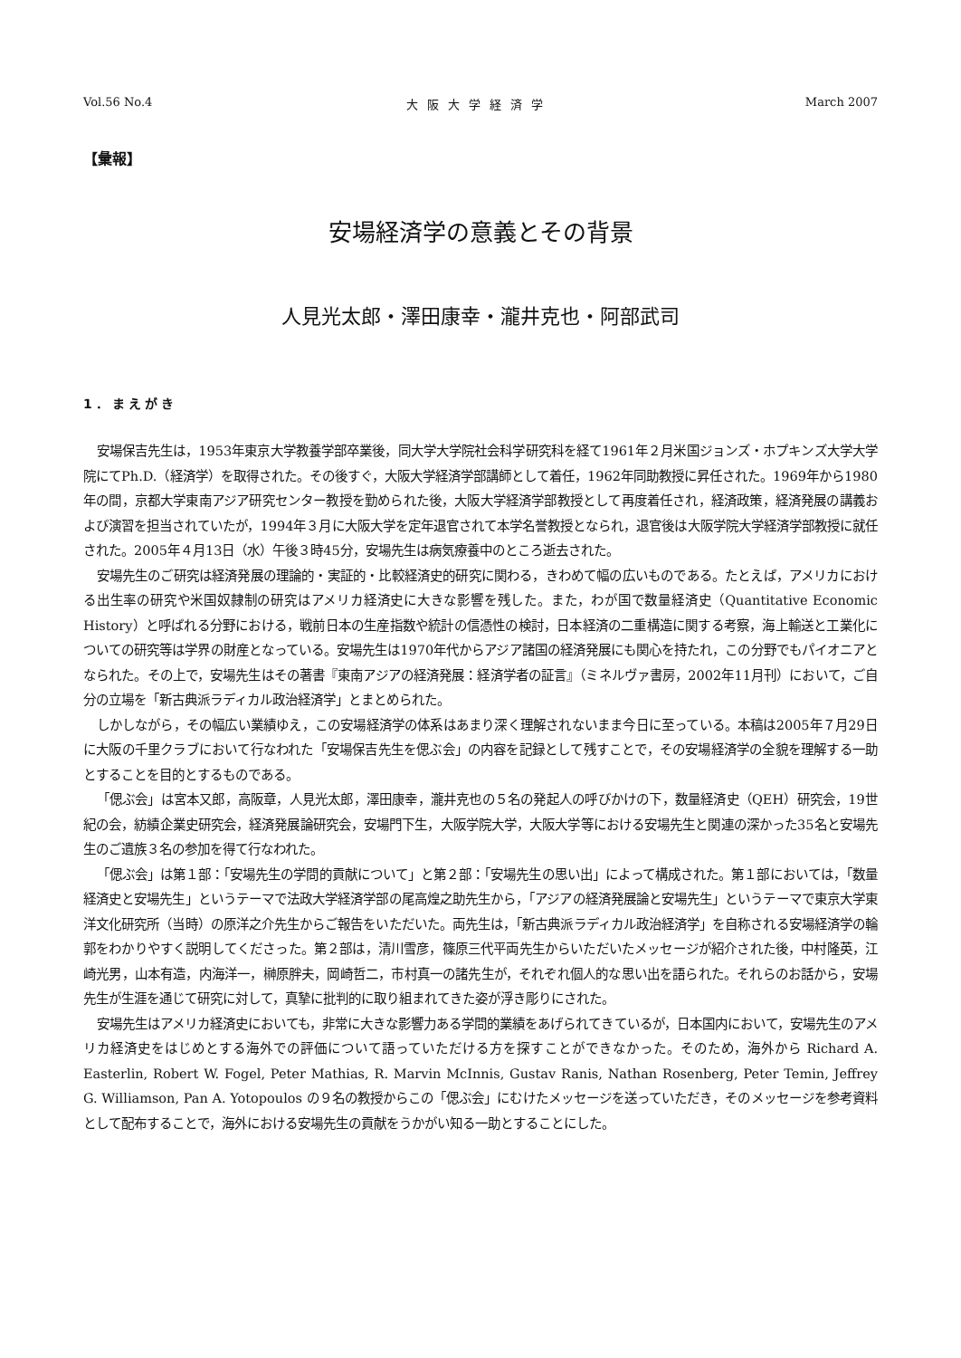Vol.56 No.4 大阪大学経済学 March 2007
【彙報】
安場経済学の意義とその背景
人見光太郎・澤田康幸・瀧井克也・阿部武司
1．まえがき
安場保吉先生は，1953年東京大学教養学部卒業後，同大学大学院社会科学研究科を経て1961年２月米国ジョンズ・ホプキンズ大学大学院にてPh.D.（経済学）を取得された。その後すぐ，大阪大学経済学部講師として着任，1962年同助教授に昇任された。1969年から1980年の間，京都大学東南アジア研究センター教授を勤められた後，大阪大学経済学部教授として再度着任され，経済政策，経済発展の講義および演習を担当されていたが，1994年３月に大阪大学を定年退官されて本学名誉教授となられ，退官後は大阪学院大学経済学部教授に就任された。2005年４月13日（水）午後３時45分，安場先生は病気療養中のところ逝去された。
安場先生のご研究は経済発展の理論的・実証的・比較経済史的研究に関わる，きわめて幅の広いものである。たとえば，アメリカにおける出生率の研究や米国奴隷制の研究はアメリカ経済史に大きな影響を残した。また，わが国で数量経済史（Quantitative Economic History）と呼ばれる分野における，戦前日本の生産指数や統計の信憑性の検討，日本経済の二重構造に関する考察，海上輸送と工業化についての研究等は学界の財産となっている。安場先生は1970年代からアジア諸国の経済発展にも関心を持たれ，この分野でもパイオニアとなられた。その上で，安場先生はその著書『東南アジアの経済発展：経済学者の証言』（ミネルヴァ書房，2002年11月刊）において，ご自分の立場を「新古典派ラディカル政治経済学」とまとめられた。
しかしながら，その幅広い業績ゆえ，この安場経済学の体系はあまり深く理解されないまま今日に至っている。本稿は2005年７月29日に大阪の千里クラブにおいて行なわれた「安場保吉先生を偲ぶ会」の内容を記録として残すことで，その安場経済学の全貌を理解する一助とすることを目的とするものである。
「偲ぶ会」は宮本又郎，高阪章，人見光太郎，澤田康幸，瀧井克也の５名の発起人の呼びかけの下，数量経済史（QEH）研究会，19世紀の会，紡績企業史研究会，経済発展論研究会，安場門下生，大阪学院大学，大阪大学等における安場先生と関連の深かった35名と安場先生のご遺族３名の参加を得て行なわれた。
「偲ぶ会」は第１部：「安場先生の学問的貢献について」と第２部：「安場先生の思い出」によって構成された。第１部においては，「数量経済史と安場先生」というテーマで法政大学経済学部の尾高煌之助先生から，「アジアの経済発展論と安場先生」というテーマで東京大学東洋文化研究所（当時）の原洋之介先生からご報告をいただいた。両先生は，「新古典派ラディカル政治経済学」を自称される安場経済学の輪郭をわかりやすく説明してくださった。第２部は，清川雪彦，篠原三代平両先生からいただいたメッセージが紹介された後，中村隆英，江崎光男，山本有造，内海洋一，榊原胖夫，岡崎哲二，市村真一の諸先生が，それぞれ個人的な思い出を語られた。それらのお話から，安場先生が生涯を通じて研究に対して，真摯に批判的に取り組まれてきた姿が浮き彫りにされた。
安場先生はアメリカ経済史においても，非常に大きな影響力ある学問的業績をあげられてきているが，日本国内において，安場先生のアメリカ経済史をはじめとする海外での評価について語っていただける方を探すことができなかった。そのため，海外から Richard A. Easterlin, Robert W. Fogel, Peter Mathias, R. Marvin McInnis, Gustav Ranis, Nathan Rosenberg, Peter Temin, Jeffrey G. Williamson, Pan A. Yotopoulos の９名の教授からこの「偲ぶ会」にむけたメッセージを送っていただき，そのメッセージを参考資料として配布することで，海外における安場先生の貢献をうかがい知る一助とすることにした。